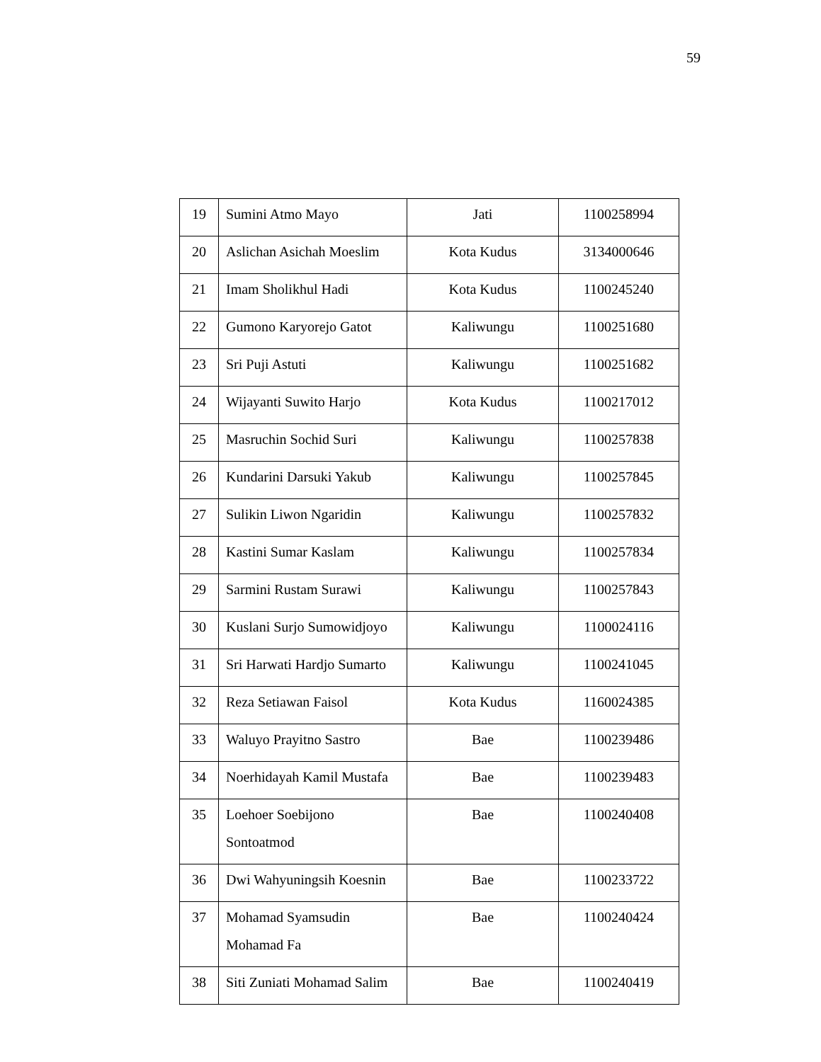59
| 19 | Sumini Atmo Mayo | Jati | 1100258994 |
| 20 | Aslichan Asichah Moeslim | Kota Kudus | 3134000646 |
| 21 | Imam Sholikhul Hadi | Kota Kudus | 1100245240 |
| 22 | Gumono Karyorejo Gatot | Kaliwungu | 1100251680 |
| 23 | Sri Puji Astuti | Kaliwungu | 1100251682 |
| 24 | Wijayanti Suwito Harjo | Kota Kudus | 1100217012 |
| 25 | Masruchin Sochid Suri | Kaliwungu | 1100257838 |
| 26 | Kundarini Darsuki Yakub | Kaliwungu | 1100257845 |
| 27 | Sulikin Liwon Ngaridin | Kaliwungu | 1100257832 |
| 28 | Kastini Sumar Kaslam | Kaliwungu | 1100257834 |
| 29 | Sarmini Rustam Surawi | Kaliwungu | 1100257843 |
| 30 | Kuslani Surjo Sumowidjoyo | Kaliwungu | 1100024116 |
| 31 | Sri Harwati Hardjo Sumarto | Kaliwungu | 1100241045 |
| 32 | Reza Setiawan Faisol | Kota Kudus | 1160024385 |
| 33 | Waluyo Prayitno Sastro | Bae | 1100239486 |
| 34 | Noerhidayah Kamil Mustafa | Bae | 1100239483 |
| 35 | Loehoer Soebijono Sontoatmod | Bae | 1100240408 |
| 36 | Dwi Wahyuningsih Koesnin | Bae | 1100233722 |
| 37 | Mohamad Syamsudin Mohamad Fa | Bae | 1100240424 |
| 38 | Siti Zuniati Mohamad Salim | Bae | 1100240419 |